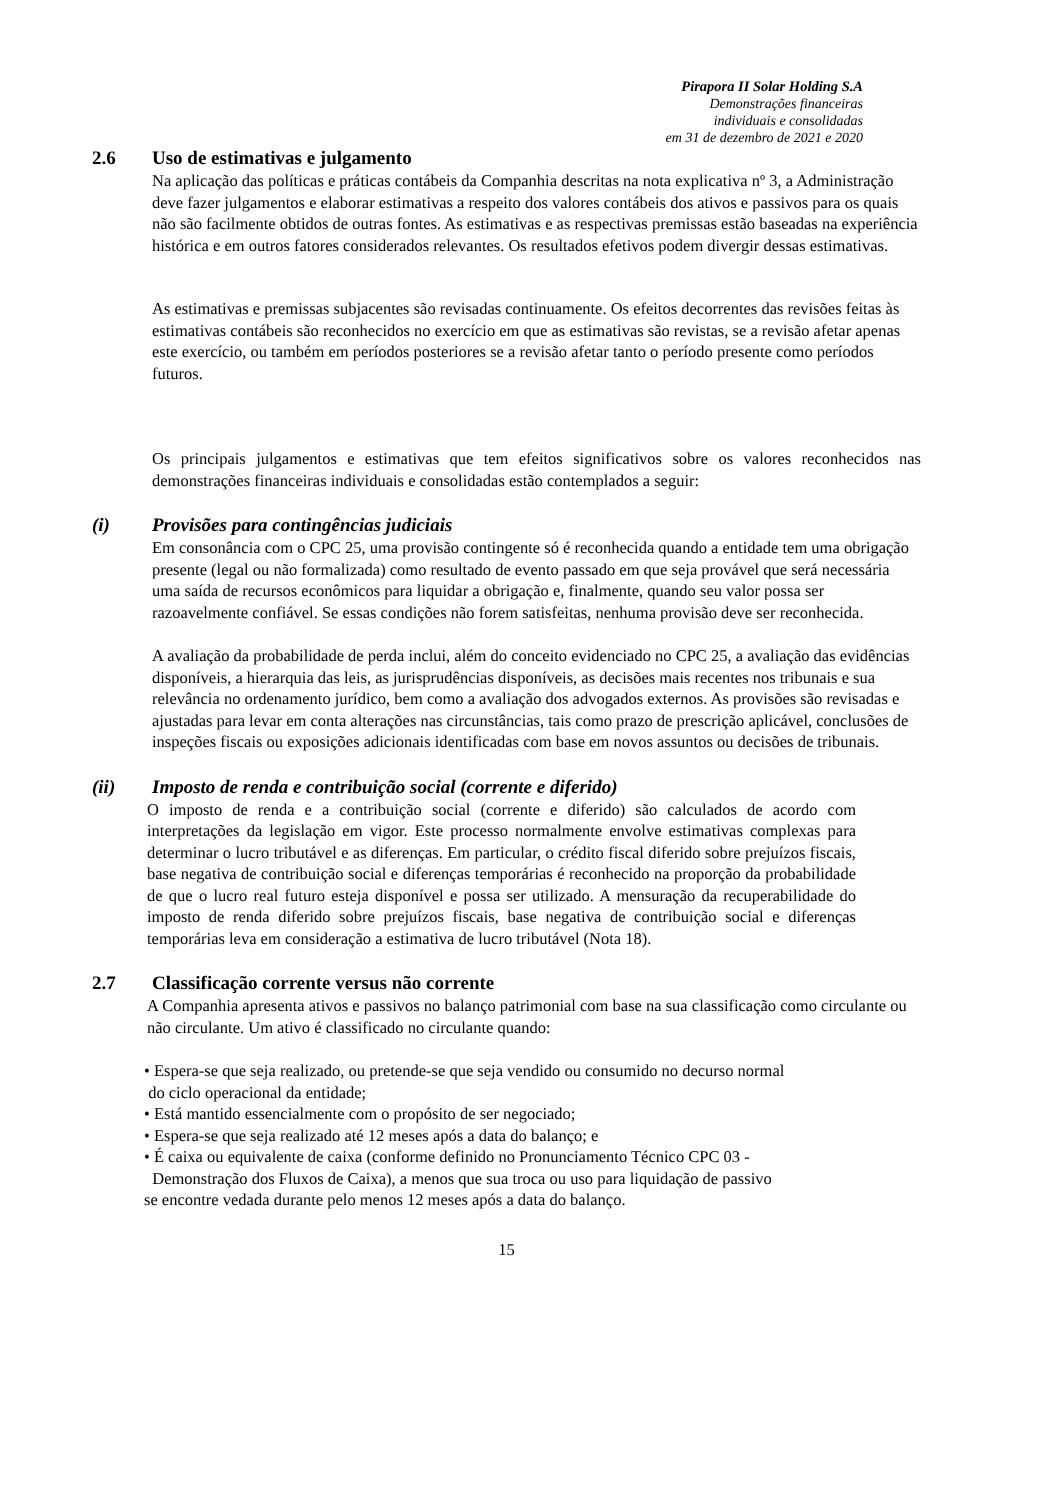Pirapora II Solar Holding S.A
Demonstrações financeiras
individuais e consolidadas
em 31 de dezembro de 2021 e 2020
2.6 Uso de estimativas e julgamento
Na aplicação das políticas e práticas contábeis da Companhia descritas na nota explicativa nº 3, a Administração deve fazer julgamentos e elaborar estimativas a respeito dos valores contábeis dos ativos e passivos para os quais não são facilmente obtidos de outras fontes. As estimativas e as respectivas premissas estão baseadas na experiência histórica e em outros fatores considerados relevantes. Os resultados efetivos podem divergir dessas estimativas.
As estimativas e premissas subjacentes são revisadas continuamente. Os efeitos decorrentes das revisões feitas às estimativas contábeis são reconhecidos no exercício em que as estimativas são revistas, se a revisão afetar apenas este exercício, ou também em períodos posteriores se a revisão afetar tanto o período presente como períodos futuros.
Os principais julgamentos e estimativas que tem efeitos significativos sobre os valores reconhecidos nas demonstrações financeiras individuais e consolidadas estão contemplados a seguir:
(i) Provisões para contingências judiciais
Em consonância com o CPC 25, uma provisão contingente só é reconhecida quando a entidade tem uma obrigação presente (legal ou não formalizada) como resultado de evento passado em que seja provável que será necessária uma saída de recursos econômicos para liquidar a obrigação e, finalmente, quando seu valor possa ser razoavelmente confiável. Se essas condições não forem satisfeitas, nenhuma provisão deve ser reconhecida.
A avaliação da probabilidade de perda inclui, além do conceito evidenciado no CPC 25, a avaliação das evidências disponíveis, a hierarquia das leis, as jurisprudências disponíveis, as decisões mais recentes nos tribunais e sua relevância no ordenamento jurídico, bem como a avaliação dos advogados externos. As provisões são revisadas e ajustadas para levar em conta alterações nas circunstâncias, tais como prazo de prescrição aplicável, conclusões de inspeções fiscais ou exposições adicionais identificadas com base em novos assuntos ou decisões de tribunais.
(ii) Imposto de renda e contribuição social (corrente e diferido)
O imposto de renda e a contribuição social (corrente e diferido) são calculados de acordo com interpretações da legislação em vigor. Este processo normalmente envolve estimativas complexas para determinar o lucro tributável e as diferenças. Em particular, o crédito fiscal diferido sobre prejuízos fiscais, base negativa de contribuição social e diferenças temporárias é reconhecido na proporção da probabilidade de que o lucro real futuro esteja disponível e possa ser utilizado. A mensuração da recuperabilidade do imposto de renda diferido sobre prejuízos fiscais, base negativa de contribuição social e diferenças temporárias leva em consideração a estimativa de lucro tributável (Nota 18).
2.7 Classificação corrente versus não corrente
A Companhia apresenta ativos e passivos no balanço patrimonial com base na sua classificação como circulante ou não circulante. Um ativo é classificado no circulante quando:
• Espera-se que seja realizado, ou pretende-se que seja vendido ou consumido no decurso normal
do ciclo operacional da entidade;
• Está mantido essencialmente com o propósito de ser negociado;
• Espera-se que seja realizado até 12 meses após a data do balanço; e
• É caixa ou equivalente de caixa (conforme definido no Pronunciamento Técnico CPC 03 -
Demonstração dos Fluxos de Caixa), a menos que sua troca ou uso para liquidação de passivo
se encontre vedada durante pelo menos 12 meses após a data do balanço.
15